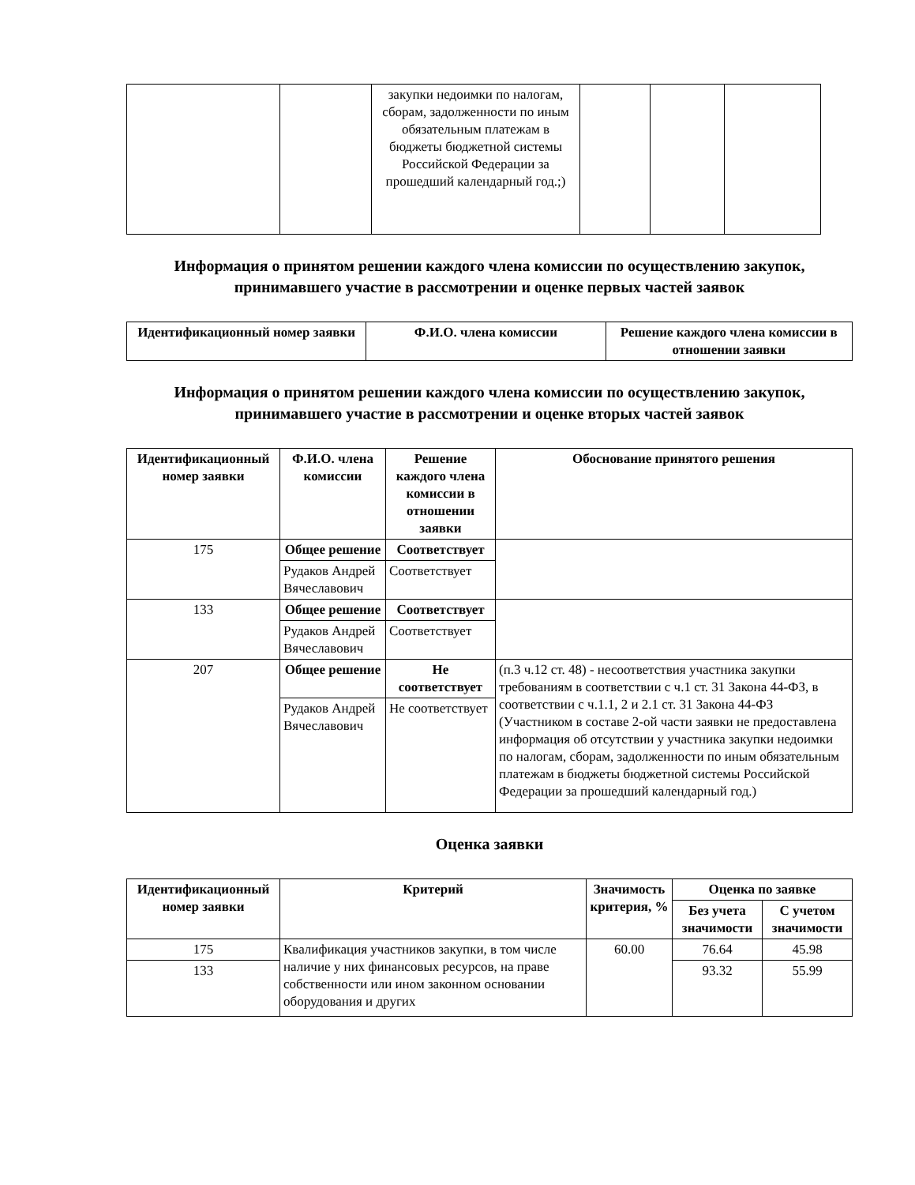| | | закупки недоимки по налогам, сборам, задолженности по иным обязательным платежам в бюджеты бюджетной системы Российской Федерации за прошедший календарный год.;) | | | |
Информация о принятом решении каждого члена комиссии по осуществлению закупок, принимавшего участие в рассмотрении и оценке первых частей заявок
| Идентификационный номер заявки | Ф.И.О. члена комиссии | Решение каждого члена комиссии в отношении заявки |
| --- | --- | --- |
Информация о принятом решении каждого члена комиссии по осуществлению закупок, принимавшего участие в рассмотрении и оценке вторых частей заявок
| Идентификационный номер заявки | Ф.И.О. члена комиссии | Решение каждого члена комиссии в отношении заявки | Обоснование принятого решения |
| --- | --- | --- | --- |
| 175 | Общее решение | Соответствует | |
| | Рудаков Андрей Вячеславович | Соответствует | |
| 133 | Общее решение | Соответствует | |
| | Рудаков Андрей Вячеславович | Соответствует | |
| 207 | Общее решение | Не соответствует | (п.3 ч.12 ст. 48) - несоответствия участника закупки требованиям в соответствии с ч.1 ст. 31 Закона 44-ФЗ, в соответствии с ч.1.1, 2 и 2.1 ст. 31 Закона 44-ФЗ (Участником в составе 2-ой части заявки не предоставлена информация об отсутствии у участника закупки недоимки по налогам, сборам, задолженности по иным обязательным платежам в бюджеты бюджетной системы Российской Федерации за прошедший календарный год.) |
| | Рудаков Андрей Вячеславович | Не соответствует | |
Оценка заявки
| Идентификационный номер заявки | Критерий | Значимость критерия, % | Оценка по заявке | |
| --- | --- | --- | --- | --- |
| | | | Без учета значимости | С учетом значимости |
| 175 | Квалификация участников закупки, в том числе наличие у них финансовых ресурсов, на праве собственности или ином законном основании оборудования и других | 60.00 | 76.64 | 45.98 |
| 133 | | | 93.32 | 55.99 |